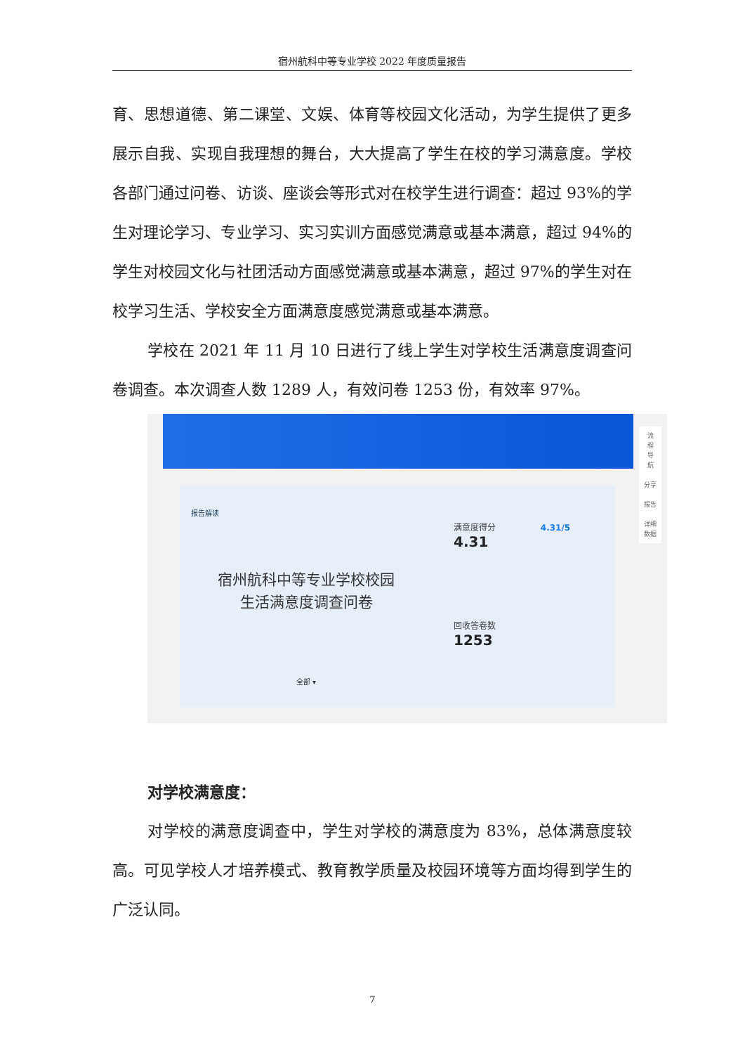宿州航科中等专业学校 2022 年度质量报告
育、思想道德、第二课堂、文娱、体育等校园文化活动，为学生提供了更多展示自我、实现自我理想的舞台，大大提高了学生在校的学习满意度。学校各部门通过问卷、访谈、座谈会等形式对在校学生进行调查：超过 93%的学生对理论学习、专业学习、实习实训方面感觉满意或基本满意，超过 94%的学生对校园文化与社团活动方面感觉满意或基本满意，超过 97%的学生对在校学习生活、学校安全方面满意度感觉满意或基本满意。
学校在 2021 年 11 月 10 日进行了线上学生对学校生活满意度调查问卷调查。本次调查人数 1289 人，有效问卷 1253 份，有效率 97%。
报告解读
宿州航科中等专业学校校园
生活满意度调查问卷
全部 ▾
满意度得分 4.31/5
4.31
回收答卷数
1253
流
程
导
航
分享
报告
详细
数据
对学校满意度：
对学校的满意度调查中，学生对学校的满意度为 83%，总体满意度较高。可见学校人才培养模式、教育教学质量及校园环境等方面均得到学生的广泛认同。
7